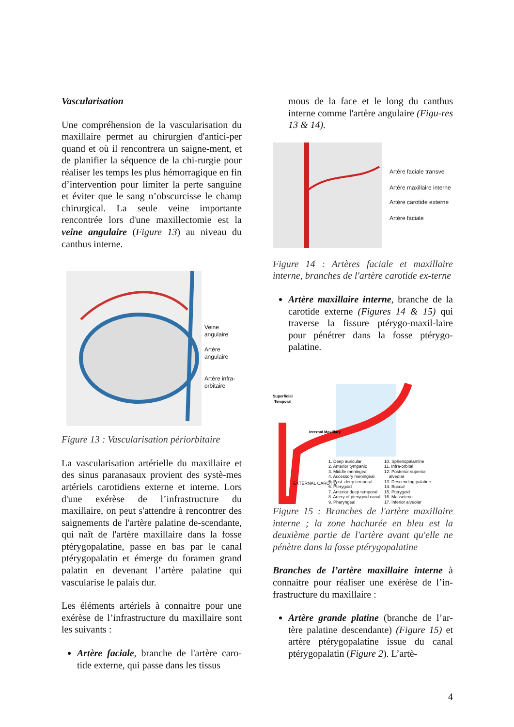Vascularisation
Une compréhension de la vascularisation du maxillaire permet au chirurgien d'antici-per quand et où il rencontrera un saigne-ment, et de planifier la séquence de la chi-rurgie pour réaliser les temps les plus hémorragique en fin d’intervention pour limiter la perte sanguine et éviter que le sang n’obscurcisse le champ chirurgical. La seule veine importante rencontrée lors d'une maxillectomie est la veine angulaire (Figure 13) au niveau du canthus interne.
Veine angulaire
Artère angulaire
Artère infra-
orbitaire
Figure 13 : Vascularisation périorbitaire
La vascularisation artérielle du maxillaire et des sinus paranasaux provient des systè-mes artériels carotidiens externe et interne. Lors d'une exérèse de l’infrastructure du maxillaire, on peut s'attendre à rencontrer des saignements de l'artère palatine de-scendante, qui naît de l'artère maxillaire dans la fosse ptérygopalatine, passe en bas par le canal ptérygopalatin et émerge du foramen grand palatin en devenant l’artère palatine qui vascularise le palais dur.
Les éléments artériels à connaitre pour une exérèse de l’infrastructure du maxillaire sont les suivants :
Artère faciale, branche de l'artère caro-tide externe, qui passe dans les tissus
mous de la face et le long du canthus interne comme l'artère angulaire (Figu-res 13 & 14).
Artère faciale transve
Artère maxillaire interne
Artère carotide externe
Artère faciale
Figure 14 : Artères faciale et maxillaire interne, branches de l'artère carotide ex-terne
Artère maxillaire interne, branche de la carotide externe (Figures 14 & 15) qui traverse la fissure ptérygo-maxil-laire pour pénétrer dans la fosse ptérygo-palatine.
Superficial
Temporal
Internal Maxillary
1. Deep auricular
2. Anterior tympanic
3. Middle meningeal
4. Accessory meningeal
5. Post. deep temporal
6. Pterygoid
7. Anterior deep temporal
8. Artery of pterygoid canal
9. Pharyngeal
10. Sphenopalantine
11. Infra-orbital
12. Posterior superior
alveolar
13. Descending palatine
14. Buccal
15. Pterygoid
16. Masseteric
17. Inferior alveolar
EXTERNAL CAROTID
Figure 15 : Branches de l'artère maxillaire interne ; la zone hachurée en bleu est la deuxième partie de l'artère avant qu'elle ne pénètre dans la fosse ptérygopalatine
Branches de l’artère maxillaire interne à connaitre pour réaliser une exérèse de l’in-frastructure du maxillaire :
Artère grande platine (branche de l’ar-tère palatine descendante) (Figure 15) et artère ptérygopalatine issue du canal ptérygopalatin (Figure 2). L’artè-
4